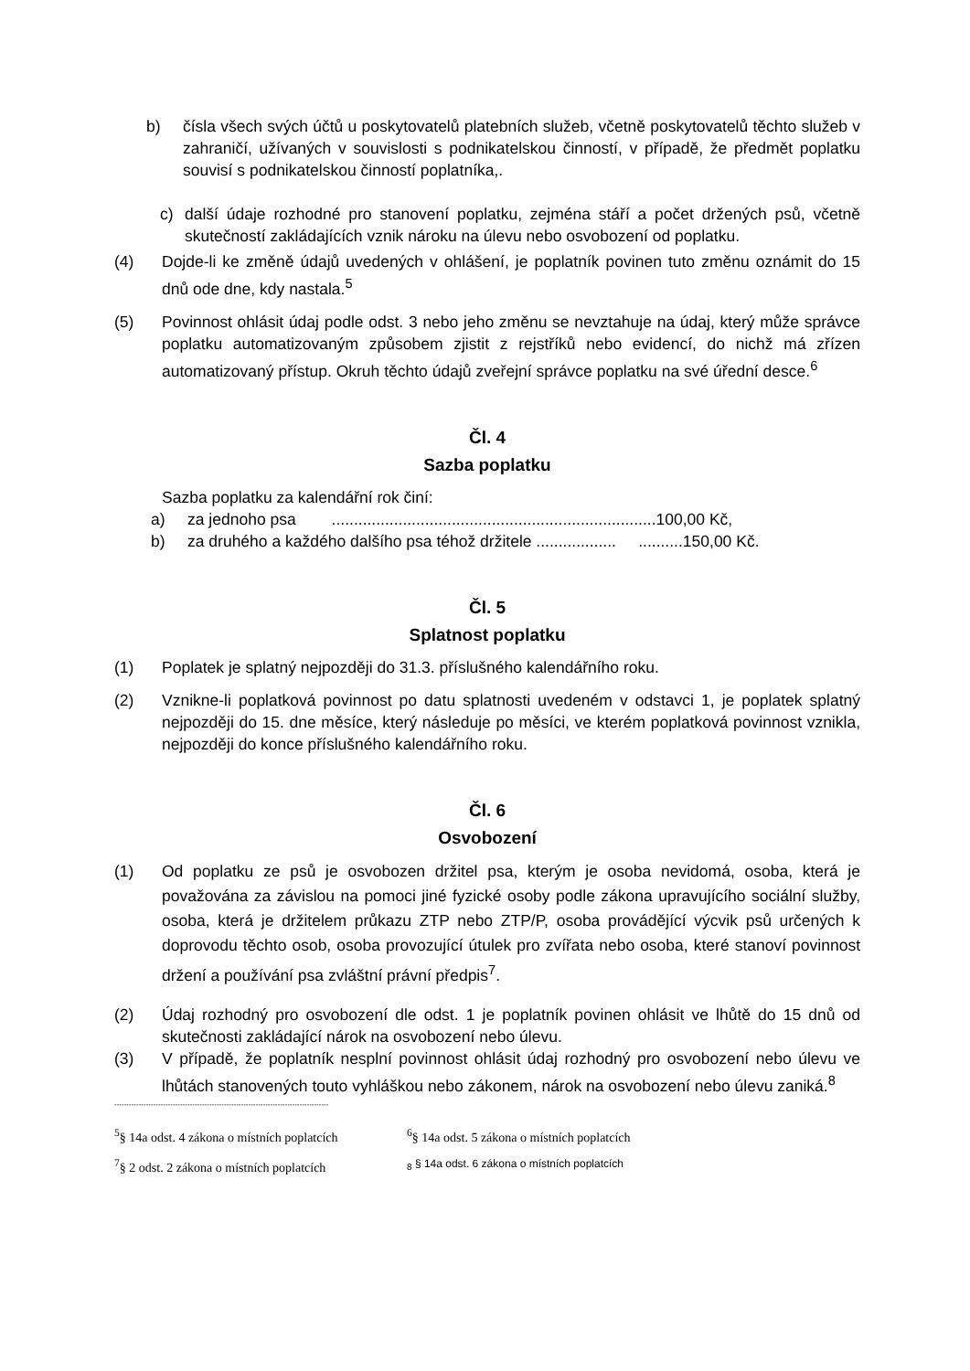b) čísla všech svých účtů u poskytovatelů platebních služeb, včetně poskytovatelů těchto služeb v zahraničí, užívaných v souvislosti s podnikatelskou činností, v případě, že předmět poplatku souvisí s podnikatelskou činností poplatníka,.
c) další údaje rozhodné pro stanovení poplatku, zejména stáří a počet držených psů, včetně skutečností zakládajících vznik nároku na úlevu nebo osvobození od poplatku.
(4) Dojde-li ke změně údajů uvedených v ohlášení, je poplatník povinen tuto změnu oznámit do 15 dnů ode dne, kdy nastala.<sup>5</sup>
(5) Povinnost ohlásit údaj podle odst. 3 nebo jeho změnu se nevztahuje na údaj, který může správce poplatku automatizovaným způsobem zjistit z rejstříků nebo evidencí, do nichž má zřízen automatizovaný přístup. Okruh těchto údajů zveřejní správce poplatku na své úřední desce.<sup>6</sup>
Čl. 4
Sazba poplatku
Sazba poplatku za kalendářní rok činí:
a) za jednoho psa .........................................................................100,00 Kč,
b) za druhého a každého dalšího psa téhož držitele .................. ..........150,00 Kč.
Čl. 5
Splatnost poplatku
(1) Poplatek je splatný nejpozději do 31.3. příslušného kalendářního roku.
(2) Vznikne-li poplatková povinnost po datu splatnosti uvedeném v odstavci 1, je poplatek splatný nejpozději do 15. dne měsíce, který následuje po měsíci, ve kterém poplatková povinnost vznikla, nejpozději do konce příslušného kalendářního roku.
Čl. 6
Osvobození
(1) Od poplatku ze psů je osvobozen držitel psa, kterým je osoba nevidomá, osoba, která je považována za závislou na pomoci jiné fyzické osoby podle zákona upravujícího sociální služby, osoba, která je držitelem průkazu ZTP nebo ZTP/P, osoba provádějící výcvik psů určených k doprovodu těchto osob, osoba provozující útulek pro zvířata nebo osoba, které stanoví povinnost držení a používání psa zvláštní právní předpis<sup>7</sup>.
(2) Údaj rozhodný pro osvobození dle odst. 1 je poplatník povinen ohlásit ve lhůtě do 15 dnů od skutečnosti zakládající nárok na osvobození nebo úlevu.
(3) V případě, že poplatník nesplní povinnost ohlásit údaj rozhodný pro osvobození nebo úlevu ve lhůtách stanovených touto vyhláškou nebo zákonem, nárok na osvobození nebo úlevu zaniká.<sup>8</sup>
----------------------------------------------------------------------------------------
<sup>5</sup> § 14a odst. 4 zákona o místních poplatcích
<sup>6</sup> § 14a odst. 5 zákona o místních poplatcích
<sup>7</sup> § 2 odst. 2 zákona o místních poplatcích
<sub>8</sub> § 14a odst. 6 zákona o místních poplatcích